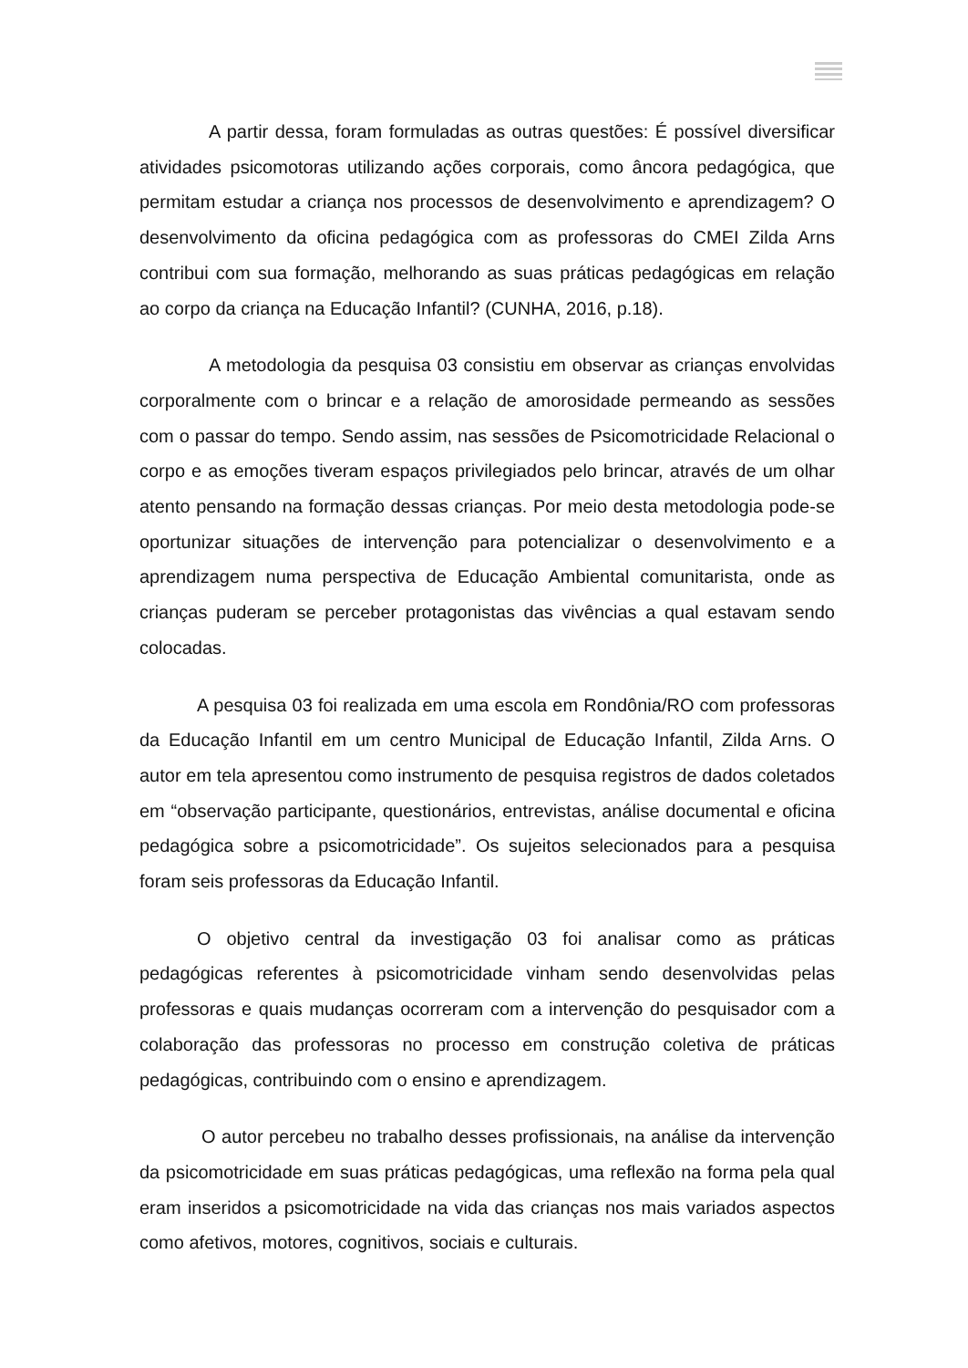A partir dessa, foram formuladas as outras questões: É possível diversificar atividades psicomotoras utilizando ações corporais, como âncora pedagógica, que permitam estudar a criança nos processos de desenvolvimento e aprendizagem? O desenvolvimento da oficina pedagógica com as professoras do CMEI Zilda Arns contribui com sua formação, melhorando as suas práticas pedagógicas em relação ao corpo da criança na Educação Infantil? (CUNHA, 2016, p.18).
A metodologia da pesquisa 03 consistiu em observar as crianças envolvidas corporalmente com o brincar e a relação de amorosidade permeando as sessões com o passar do tempo. Sendo assim, nas sessões de Psicomotricidade Relacional o corpo e as emoções tiveram espaços privilegiados pelo brincar, através de um olhar atento pensando na formação dessas crianças. Por meio desta metodologia pode-se oportunizar situações de intervenção para potencializar o desenvolvimento e a aprendizagem numa perspectiva de Educação Ambiental comunitarista, onde as crianças puderam se perceber protagonistas das vivências a qual estavam sendo colocadas.
A pesquisa 03 foi realizada em uma escola em Rondônia/RO com professoras da Educação Infantil em um centro Municipal de Educação Infantil, Zilda Arns. O autor em tela apresentou como instrumento de pesquisa registros de dados coletados em “observação participante, questionários, entrevistas, análise documental e oficina pedagógica sobre a psicomotricidade”. Os sujeitos selecionados para a pesquisa foram seis professoras da Educação Infantil.
O objetivo central da investigação 03 foi analisar como as práticas pedagógicas referentes à psicomotricidade vinham sendo desenvolvidas pelas professoras e quais mudanças ocorreram com a intervenção do pesquisador com a colaboração das professoras no processo em construção coletiva de práticas pedagógicas, contribuindo com o ensino e aprendizagem.
O autor percebeu no trabalho desses profissionais, na análise da intervenção da psicomotricidade em suas práticas pedagógicas, uma reflexão na forma pela qual eram inseridos a psicomotricidade na vida das crianças nos mais variados aspectos como afetivos, motores, cognitivos, sociais e culturais.